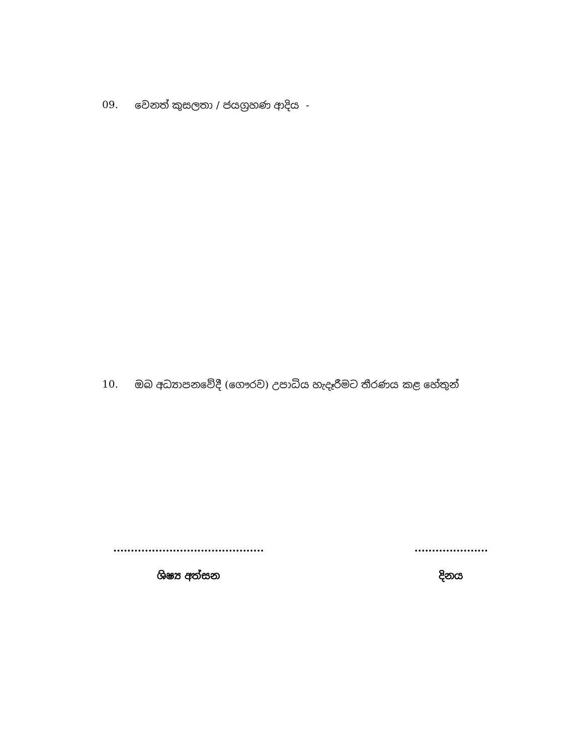09. වෙනත් කුසලතා / ජයග්‍රහණ ආදිය -
10. ඔබ අධ්‍යාපනවේදී (ගෞරව) උපාධිය හැදෑරීමට තීරණය කළ හේතුන්
...........................................
ශිෂ්‍ය අත්සන
.....................
දිනය